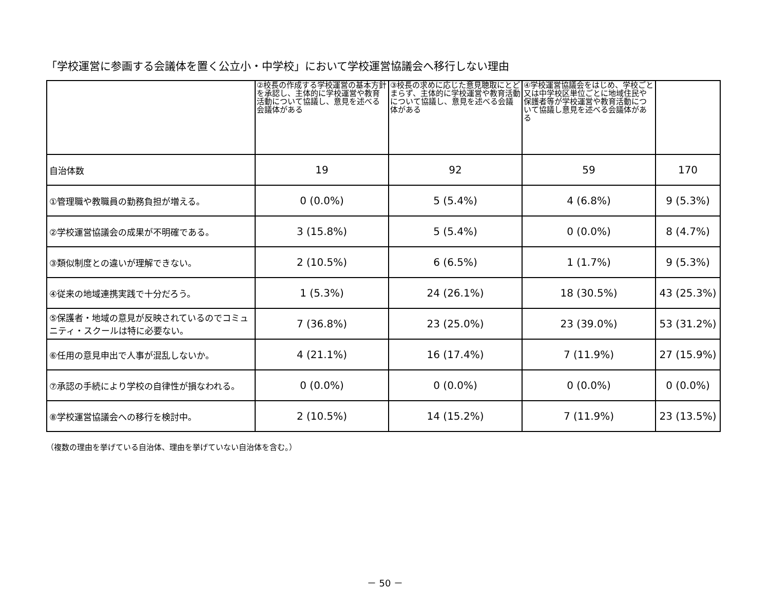「学校運営に参画する会議体を置く公立小・中学校」において学校運営協議会へ移行しない理由
| | ②校長の作成する学校運営の基本方針を承認し、主体的に学校運営や教育活動について協議し、意見を述べる会議体がある | ③校長の求めに応じた意見聴取にとどまらず、主体的に学校運営や教育活動について協議し、意見を述べる会議体がある | ④学校運営協議会をはじめ、学校ごと又は中学校区単位ごとに地域住民や保護者等が学校運営や教育活動について協議し意見を述べる会議体がある | |
| --- | --- | --- | --- | --- |
| 自治体数 | 19 | 92 | 59 | 170 |
| ①管理職や教職員の勤務負担が増える。 | 0 (0.0%) | 5 (5.4%) | 4 (6.8%) | 9 (5.3%) |
| ②学校運営協議会の成果が不明確である。 | 3 (15.8%) | 5 (5.4%) | 0 (0.0%) | 8 (4.7%) |
| ③類似制度との違いが理解できない。 | 2 (10.5%) | 6 (6.5%) | 1 (1.7%) | 9 (5.3%) |
| ④従来の地域連携実践で十分だろう。 | 1 (5.3%) | 24 (26.1%) | 18 (30.5%) | 43 (25.3%) |
| ⑤保護者・地域の意見が反映されているのでコミュニティ・スクールは特に必要ない。 | 7 (36.8%) | 23 (25.0%) | 23 (39.0%) | 53 (31.2%) |
| ⑥任用の意見申出で人事が混乱しないか。 | 4 (21.1%) | 16 (17.4%) | 7 (11.9%) | 27 (15.9%) |
| ⑦承認の手続により学校の自律性が損なわれる。 | 0 (0.0%) | 0 (0.0%) | 0 (0.0%) | 0 (0.0%) |
| ⑧学校運営協議会への移行を検討中。 | 2 (10.5%) | 14 (15.2%) | 7 (11.9%) | 23 (13.5%) |
（複数の理由を挙げている自治体、理由を挙げていない自治体を含む。）
－ 50 －